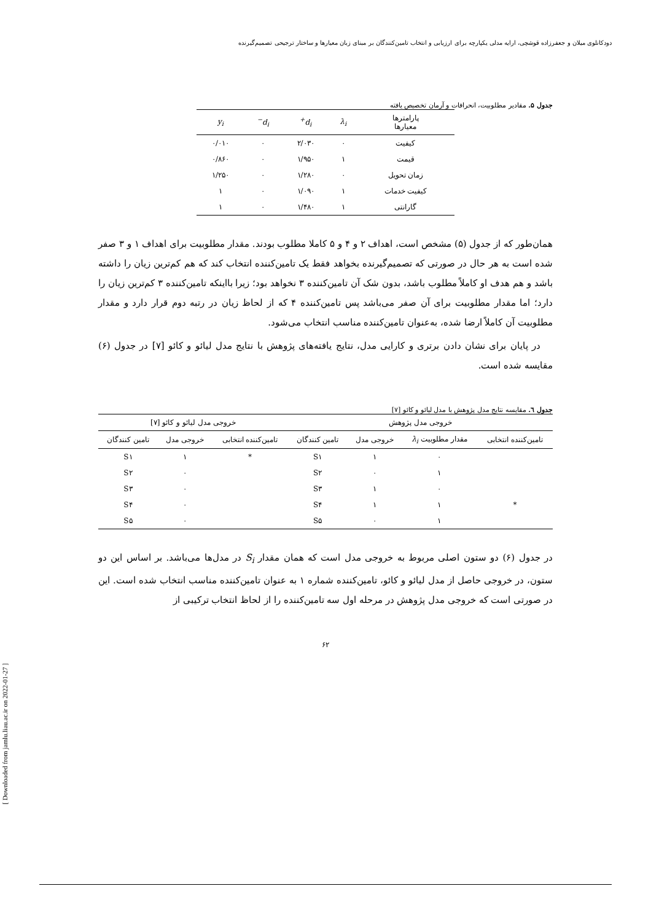دودکانلوی میلان و جعفرزاده قوشچی، ارایه مدلی یکپارچه برای ارزیابی و انتخاب تامین‌کنندگان بر مبنای زبان معیارها و ساختار ترجیحی تصمیم‌گیرنده
[ Downloaded from jamlu.liau.ac.ir on 2022-01-27 ]
جدول ۵. مقادیر مطلوبیت، انحرافات و آرمان تخصیص یافته
| پارامترها معیارها | λ<sub>i</sub> | d<sub>i</sub><sup>+</sup> | d<sub>i</sub><sup>−</sup> | y<sub>i</sub> |
| --- | --- | --- | --- | --- |
| کیفیت | ۰ | ۲/۰۳۰ | ۰ | ۰/۰۱۰ |
| قیمت | ۱ | ۱/۹۵۰ | ۰ | ۰/۸۶۰ |
| زمان تحویل | ۰ | ۱/۲۸۰ | ۰ | ۱/۲۵۰ |
| کیفیت خدمات | ۱ | ۱/۰۹۰ | ۰ | ۱ |
| گارانتی | ۱ | ۱/۴۸۰ | ۰ | ۱ |
همان‌طور که از جدول (۵) مشخص است، اهداف ۲ و ۴ و ۵ کاملا مطلوب بودند. مقدار مطلوبیت برای اهداف ۱ و ۳ صفر شده است به هر حال در صورتی که تصمیم‌گیرنده بخواهد فقط یک تامین‌کننده انتخاب کند که هم کم‌ترین زیان را داشته باشد و هم هدف او کاملاً مطلوب باشد، بدون شک آن تامین‌کننده ۳ نخواهد بود؛ زیرا بااینکه تامین‌کننده ۳ کم‌ترین زیان را دارد؛ اما مقدار مطلوبیت برای آن صفر می‌باشد پس تامین‌کننده ۴ که از لحاظ زیان در رتبه دوم قرار دارد و مقدار مطلوبیت آن کاملاً ارضا شده، به‌عنوان تامین‌کننده مناسب انتخاب می‌شود.
در پایان برای نشان دادن برتری و کارایی مدل، نتایج یافته‌های پژوهش با نتایج مدل لیائو و کائو [۷] در جدول (۶) مقایسه شده است.
جدول ٦. مقایسه نتایج مدل پژوهش با مدل لیائو و کائو [۷]
| خروجی مدل پژوهش | | | | خروجی مدل لیائو و کائو [۷] | | |
| --- | --- | --- | --- | --- | --- | --- |
| تامین‌کننده انتخابی | مقدار مطلوبیت λ<sub>i</sub> | خروجی مدل | تامین کنندگان | تامین‌کننده انتخابی | خروجی مدل | تامین کنندگان |
| | ۰ | ۱ | S۱ | * | ۱ | S۱ |
| | ۱ | ۰ | S۲ | | ۰ | S۲ |
| | ۰ | ۱ | S۳ | | ۰ | S۳ |
| * | ۱ | ۱ | S۴ | | ۰ | S۴ |
| | ۱ | ۰ | S۵ | | ۰ | S۵ |
در جدول (۶) دو ستون اصلی مربوط به خروجی مدل است که همان مقدار S<sub>i</sub> در مدل‌ها می‌باشد. بر اساس این دو ستون، در خروجی حاصل از مدل لیائو و کائو، تامین‌کننده شماره ۱ به عنوان تامین‌کننده مناسب انتخاب شده است. این در صورتی است که خروجی مدل پژوهش در مرحله اول سه تامین‌کننده را از لحاظ انتخاب ترکیبی از
۶۲